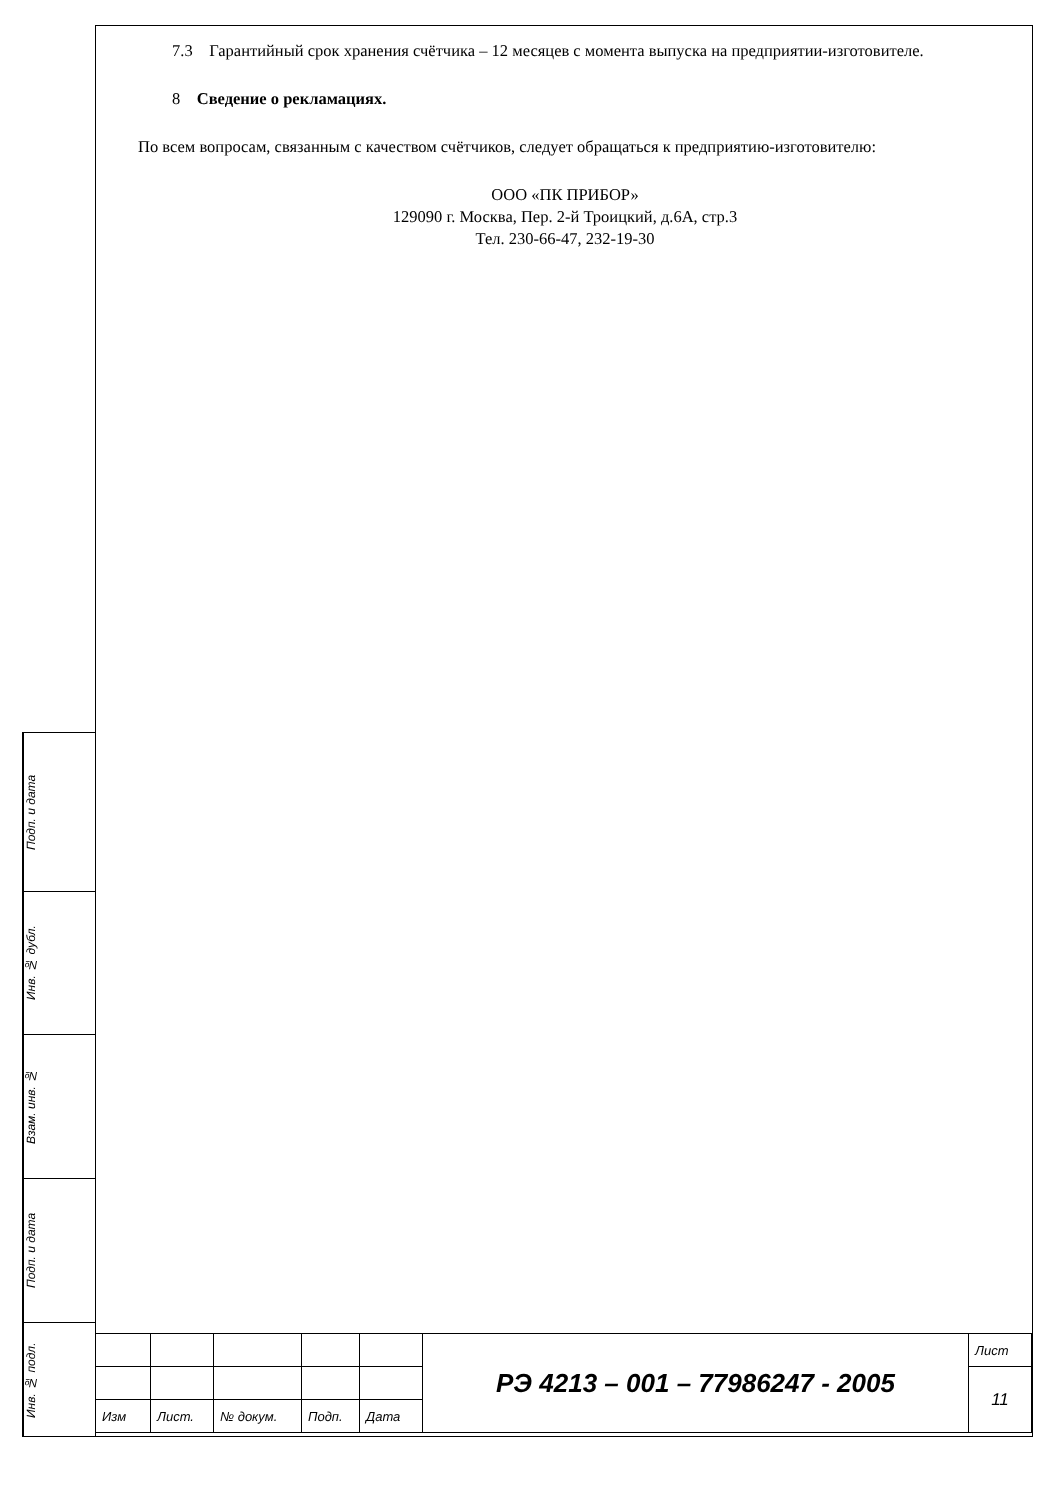7.3 Гарантийный срок хранения счётчика – 12 месяцев с момента выпуска на предприятии-изготовителе.
8 Сведение о рекламациях.
По всем вопросам, связанным с качеством счётчиков, следует обращаться к предприятию-изготовителю:
ООО «ПК ПРИБОР»
129090 г. Москва, Пер. 2-й Троицкий, д.6А, стр.3
Тел. 230-66-47, 232-19-30
Подп. и дата
Инв. № дубл.
Взам. инв. №
Подп. и дата
Инв. № подл.
| | | | | | РЭ 4213 – 001 – 77986247 - 2005 | Лист |
| | | | | | | 11 |
| Изм | Лист. | № докум. | Подп. | Дата | | |